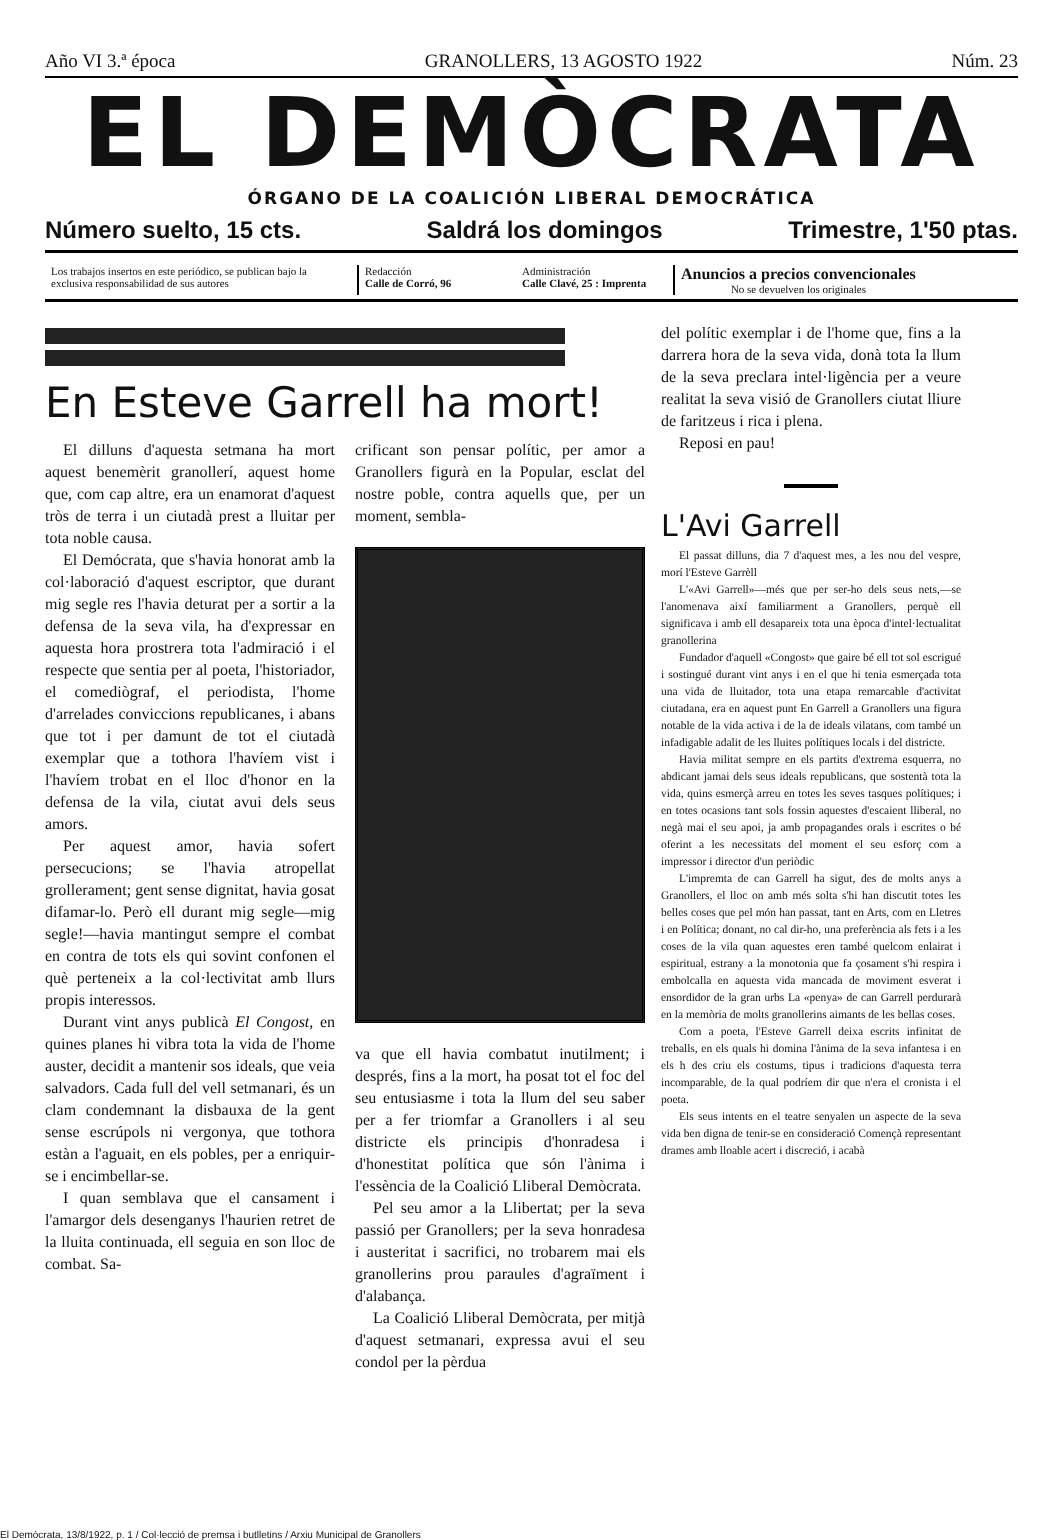Año VI 3.ª época GRANOLLERS, 13 AGOSTO 1922 Núm. 23
EL DEMÒCRATA
ÓRGANO DE LA COALICIÓN LIBERAL DEMOCRÁTICA
Número suelto, 15 cts. Saldrá los domingos Trimestre, 1'50 ptas.
Los trabajos insertos en este periódico, se publican bajo la exclusiva responsabilidad de sus autores
Redacción
Calle de Corró, 96
Administración
Calle Clavé, 25 : Imprenta
Anuncios a precios convencionales
No se devuelven los originales
En Esteve Garrell ha mort!
El dilluns d'aquesta setmana ha mort aquest benemèrit granollerí, aquest home que, com cap altre, era un enamorat d'aquest tròs de terra i un ciutadà prest a lluitar per tota noble causa.
El Demócrata, que s'havia honorat amb la col·laboració d'aquest escriptor, que durant mig segle res l'havia deturat per a sortir a la defensa de la seva vila, ha d'expressar en aquesta hora prostrera tota l'admiració i el respecte que sentia per al poeta, l'historiador, el comediògraf, el periodista, l'home d'arrelades conviccions republicanes, i abans que tot i per damunt de tot el ciutadà exemplar que a tothora l'havíem vist i l'havíem trobat en el lloc d'honor en la defensa de la vila, ciutat avui dels seus amors.
Per aquest amor, havia sofert persecucions; se l'havia atropellat grollerament; gent sense dignitat, havia gosat difamar-lo. Però ell durant mig segle—mig segle!—havia mantingut sempre el combat en contra de tots els qui sovint confonen el què perteneix a la col·lectivitat amb llurs propis interessos.
Durant vint anys publicà El Congost, en quines planes hi vibra tota la vida de l'home auster, decidit a mantenir sos ideals, que veia salvadors. Cada full del vell setmanari, és un clam condemnant la disbauxa de la gent sense escrúpols ni vergonya, que tothora estàn a l'aguait, en els pobles, per a enriquir-se i encimbellar-se.
I quan semblava que el cansament i l'amargor dels desenganys l'haurien retret de la lluita continuada, ell seguia en son lloc de combat. Sa-
crificant son pensar polític, per amor a Granollers figurà en la Popular, esclat del nostre poble, contra aquells que, per un moment, sembla-
va que ell havia combatut inutilment; i després, fins a la mort, ha posat tot el foc del seu entusiasme i tota la llum del seu saber per a fer triomfar a Granollers i al seu districte els principis d'honradesa i d'honestitat política que són l'ànima i l'essència de la Coalició Lliberal Demòcrata.
Pel seu amor a la Llibertat; per la seva passió per Granollers; per la seva honradesa i austeritat i sacrifici, no trobarem mai els granollerins prou paraules d'agraïment i d'alabança.
La Coalició Lliberal Demòcrata, per mitjà d'aquest setmanari, expressa avui el seu condol per la pèrdua
del polític exemplar i de l'home que, fins a la darrera hora de la seva vida, donà tota la llum de la seva preclara intel·ligència per a veure realitat la seva visió de Granollers ciutat lliure de faritzeus i rica i plena.
Reposi en pau!
L'Avi Garrell
El passat dilluns, dia 7 d'aquest mes, a les nou del vespre, morí l'Esteve Garrèll
L'«Avi Garrell»—més que per ser-ho dels seus nets,—se l'anomenava així familiarment a Granollers, perquè ell significava i amb ell desapareix tota una època d'intel·lectualitat granollerina
Fundador d'aquell «Congost» que gaire bé ell tot sol escrigué i sostingué durant vint anys i en el que hi tenia esmerçada tota una vida de lluitador, tota una etapa remarcable d'activitat ciutadana, era en aquest punt En Garrell a Granollers una figura notable de la vida activa i de la de ideals vilatans, com també un infadigable adalit de les lluites polítiques locals i del districte.
Havia militat sempre en els partits d'extrema esquerra, no abdicant jamai dels seus ideals republicans, que sostentà tota la vida, quins esmerçà arreu en totes les seves tasques polítiques; i en totes ocasions tant sols fossin aquestes d'escaient lliberal, no negà mai el seu apoi, ja amb propagandes orals i escrites o bé oferint a les necessitats del moment el seu esforç com a impressor i director d'un periòdic
L'impremta de can Garrell ha sigut, des de molts anys a Granollers, el lloc on amb més solta s'hi han discutit totes les belles coses que pel món han passat, tant en Arts, com en Lletres i en Política; donant, no cal dir-ho, una preferència als fets i a les coses de la vila quan aquestes eren també quelcom enlairat i espiritual, estrany a la monotonia que fa çosament s'hi respira i embolcalla en aquesta vida mancada de moviment esverat i ensordidor de la gran urbs La «penya» de can Garrell perdurarà en la memòria de molts granollerins aimants de les bellas coses.
Com a poeta, l'Esteve Garrell deixa escrits infinitat de treballs, en els quals hi domina l'ànima de la seva infantesa i en els h des criu els costums, tipus i tradicions d'aquesta terra incomparable, de la qual podríem dir que n'era el cronista i el poeta.
Els seus intents en el teatre senyalen un aspecte de la seva vida ben digna de tenir-se en consideració Començà representant drames amb lloable acert i discreció, i acabà
El Demòcrata, 13/8/1922, p. 1 / Col·lecció de premsa i butlletins / Arxiu Municipal de Granollers